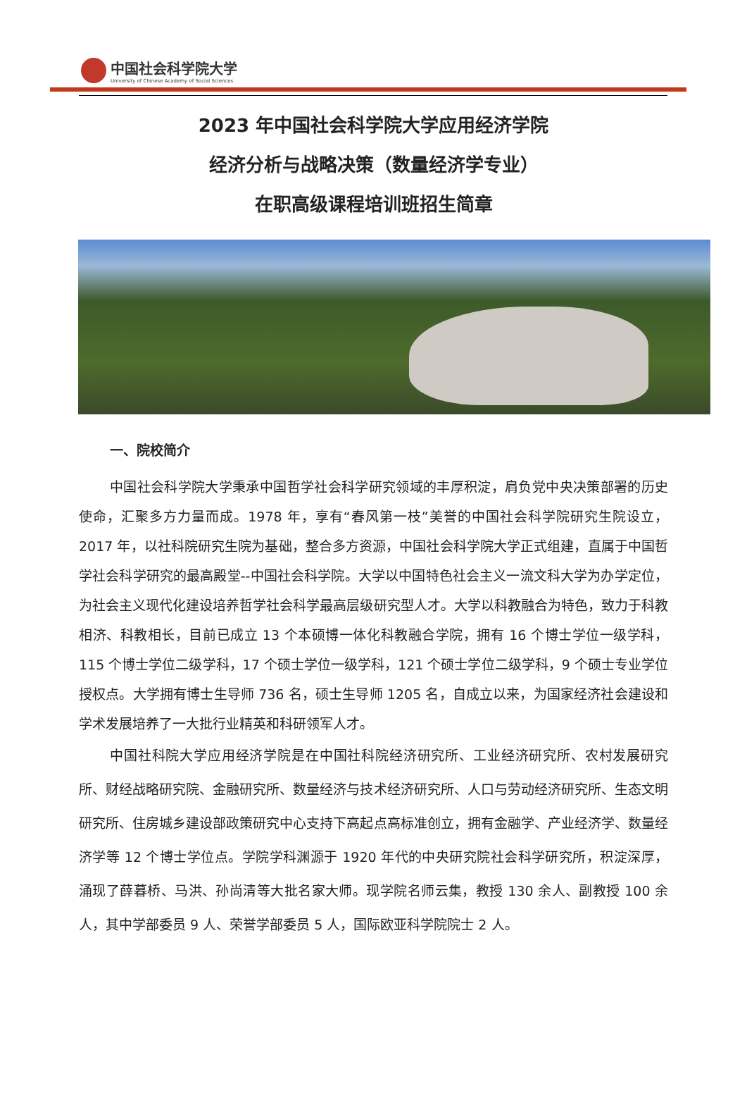中国社会科学院大学
University of Chinese Academy of Social Sciences
2023 年中国社会科学院大学应用经济学院
经济分析与战略决策（数量经济学专业）
在职高级课程培训班招生简章
一、院校简介
中国社会科学院大学秉承中国哲学社会科学研究领域的丰厚积淀，肩负党中央决策部署的历史使命，汇聚多方力量而成。1978 年，享有“春风第一枝”美誉的中国社会科学院研究生院设立，2017 年，以社科院研究生院为基础，整合多方资源，中国社会科学院大学正式组建，直属于中国哲学社会科学研究的最高殿堂--中国社会科学院。大学以中国特色社会主义一流文科大学为办学定位，为社会主义现代化建设培养哲学社会科学最高层级研究型人才。大学以科教融合为特色，致力于科教相济、科教相长，目前已成立 13 个本硕博一体化科教融合学院，拥有 16 个博士学位一级学科，115 个博士学位二级学科，17 个硕士学位一级学科，121 个硕士学位二级学科，9 个硕士专业学位授权点。大学拥有博士生导师 736 名，硕士生导师 1205 名，自成立以来，为国家经济社会建设和学术发展培养了一大批行业精英和科研领军人才。
中国社科院大学应用经济学院是在中国社科院经济研究所、工业经济研究所、农村发展研究所、财经战略研究院、金融研究所、数量经济与技术经济研究所、人口与劳动经济研究所、生态文明研究所、住房城乡建设部政策研究中心支持下高起点高标准创立，拥有金融学、产业经济学、数量经济学等 12 个博士学位点。学院学科渊源于 1920 年代的中央研究院社会科学研究所，积淀深厚，涌现了薛暮桥、马洪、孙尚清等大批名家大师。现学院名师云集，教授 130 余人、副教授 100 余人，其中学部委员 9 人、荣誉学部委员 5 人，国际欧亚科学院院士 2 人。